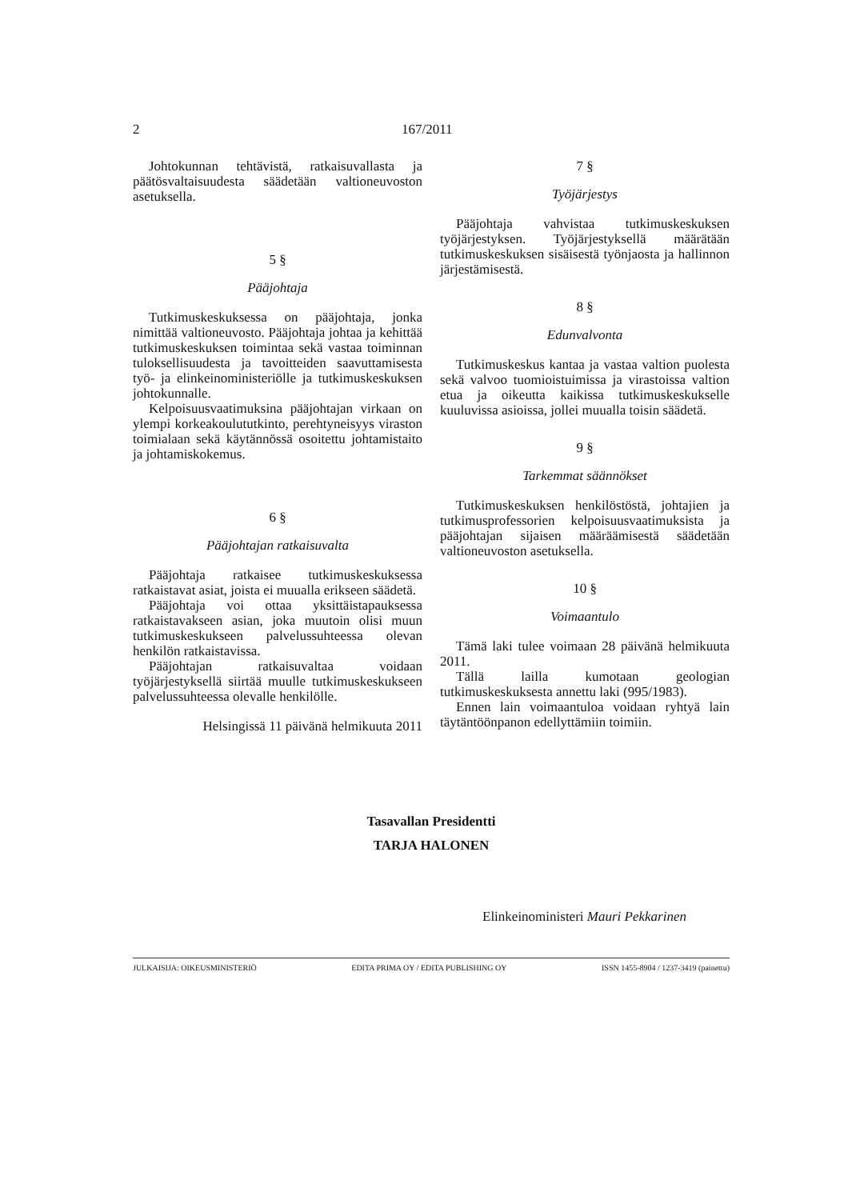2 167/2011
Johtokunnan tehtävistä, ratkaisuvallasta ja päätösvaltaisuudesta säädetään valtioneuvoston asetuksella.
5 §
Pääjohtaja
Tutkimuskeskuksessa on pääjohtaja, jonka nimittää valtioneuvosto. Pääjohtaja johtaa ja kehittää tutkimuskeskuksen toimintaa sekä vastaa toiminnan tuloksellisuudesta ja tavoitteiden saavuttamisesta työ- ja elinkeinoministeriölle ja tutkimuskeskuksen johtokunnalle.
Kelpoisuusvaatimuksina pääjohtajan virkaan on ylempi korkeakoulututkinto, perehtyneisyys viraston toimialaan sekä käytännössä osoitettu johtamistaito ja johtamiskokemus.
6 §
Pääjohtajan ratkaisuvalta
Pääjohtaja ratkaisee tutkimuskeskuksessa ratkaistavat asiat, joista ei muualla erikseen säädetä.
Pääjohtaja voi ottaa yksittäistapauksessa ratkaistavakseen asian, joka muutoin olisi muun tutkimuskeskukseen palvelussuhteessa olevan henkilön ratkaistavissa.
Pääjohtajan ratkaisuvaltaa voidaan työjärjestyksellä siirtää muulle tutkimuskeskukseen palvelussuhteessa olevalle henkilölle.
Helsingissä 11 päivänä helmikuuta 2011
7 §
Työjärjestys
Pääjohtaja vahvistaa tutkimuskeskuksen työjärjestyksen. Työjärjestyksellä määrätään tutkimuskeskuksen sisäisestä työnjaosta ja hallinnon järjestämisestä.
8 §
Edunvalvonta
Tutkimuskeskus kantaa ja vastaa valtion puolesta sekä valvoo tuomioistuimissa ja virastoissa valtion etua ja oikeutta kaikissa tutkimuskeskukselle kuuluvissa asioissa, jollei muualla toisin säädetä.
9 §
Tarkemmat säännökset
Tutkimuskeskuksen henkilöstöstä, johtajien ja tutkimusprofessorien kelpoisuusvaatimuksista ja pääjohtajan sijaisen määräämisestä säädetään valtioneuvoston asetuksella.
10 §
Voimaantulo
Tämä laki tulee voimaan 28 päivänä helmikuuta 2011.
Tällä lailla kumotaan geologian tutkimuskeskuksesta annettu laki (995/1983).
Ennen lain voimaantuloa voidaan ryhtyä lain täytäntöönpanon edellyttämiin toimiin.
Tasavallan Presidentti
TARJA HALONEN
Elinkeinoministeri Mauri Pekkarinen
JULKAISIJA: OIKEUSMINISTERIÖ EDITA PRIMA OY / EDITA PUBLISHING OY ISSN 1455-8904 / 1237-3419 (painettu)